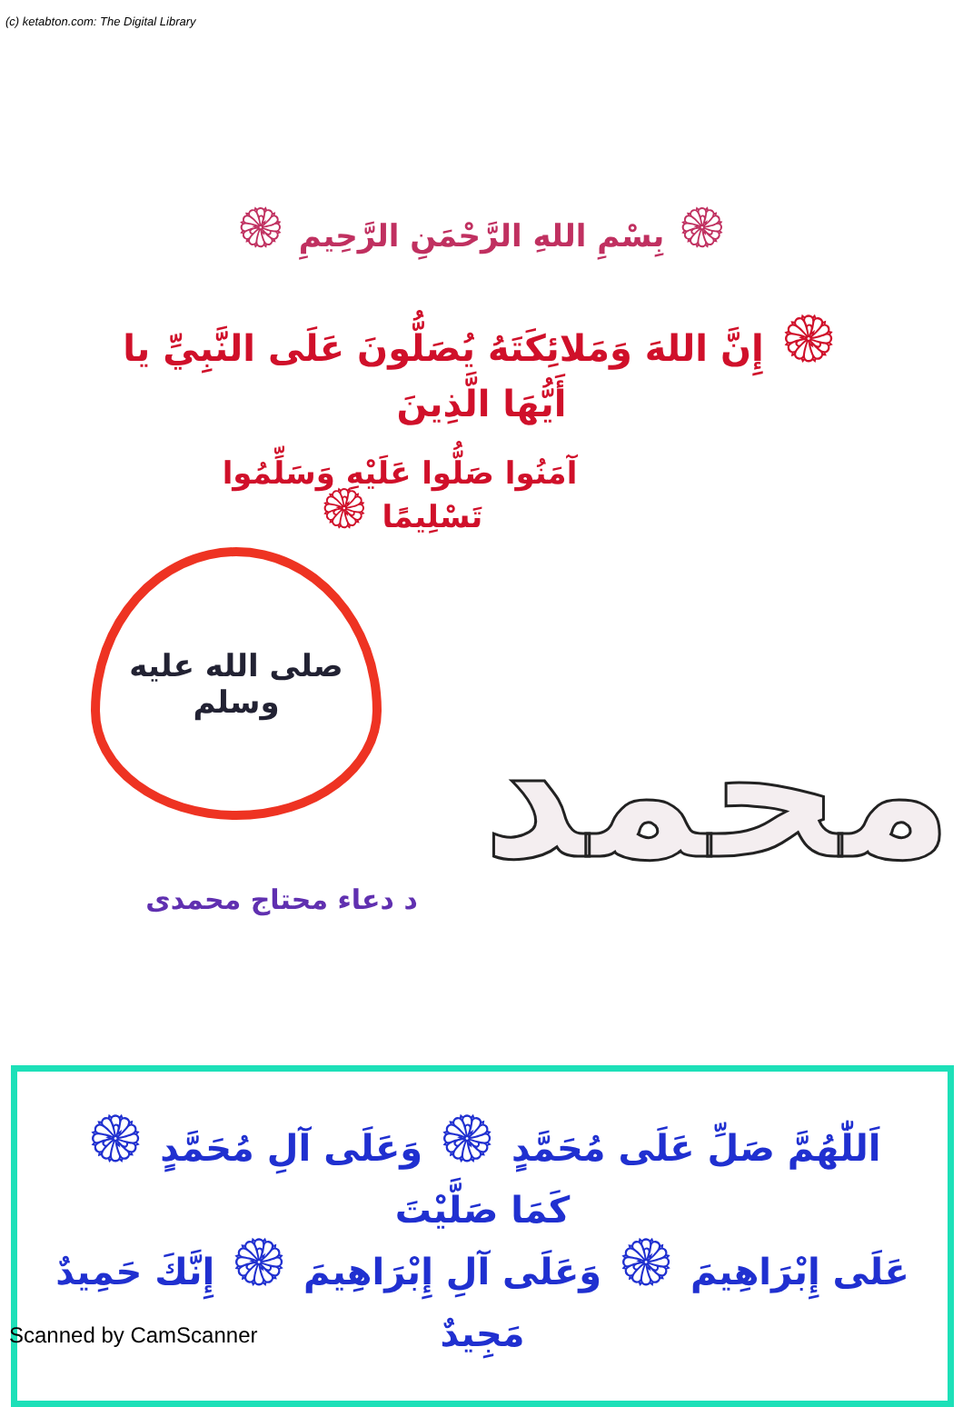(c) ketabton.com: The Digital Library
۞ بِسْمِ اللهِ الرَّحْمَنِ الرَّحِيمِ ۞
۞ إِنَّ اللهَ وَمَلائِكَتَهُ يُصَلُّونَ عَلَى النَّبِيِّ يا أَيُّهَا الَّذِينَ
آمَنُوا صَلُّوا عَلَيْهِ وَسَلِّمُوا
تَسْلِيمًا ۞
صلى الله عليه
وسلم
د دعاء محتاج محمدی
محمد
اَللّٰهُمَّ صَلِّ عَلَى مُحَمَّدٍ ۞ وَعَلَى آلِ مُحَمَّدٍ ۞ كَمَا صَلَّيْتَ
عَلَى إِبْرَاهِيمَ ۞ وَعَلَى آلِ إِبْرَاهِيمَ ۞ إِنَّكَ حَمِيدٌ مَجِيدٌ
Scanned by CamScanner